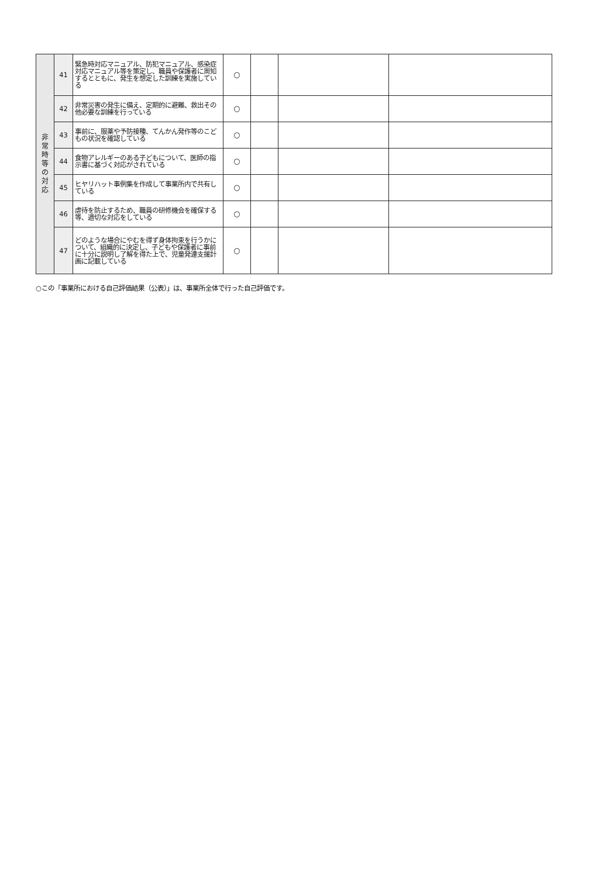| 非 常 時 等 の 対 応 | 41 | 緊急時対応マニュアル、防犯マニュアル、感染症対応マニュアル等を策定し、職員や保護者に周知するとともに、発生を想定した訓練を実施している | ○ | | | |
| | 42 | 非常災害の発生に備え、定期的に避難、救出その他必要な訓練を行っている | ○ | | | |
| | 43 | 事前に、服薬や予防接種、てんかん発作等のこどもの状況を確認している | ○ | | | |
| | 44 | 食物アレルギーのある子どもについて、医師の指示書に基づく対応がされている | ○ | | | |
| | 45 | ヒヤリハット事例集を作成して事業所内で共有している | ○ | | | |
| | 46 | 虐待を防止するため、職員の研修機会を確保する等、適切な対応をしている | ○ | | | |
| | 47 | どのような場合にやむを得ず身体拘束を行うかについて、組織的に決定し、子どもや保護者に事前に十分に説明し了解を得た上で、児童発達支援計画に記載している | ○ | | | |
○この「事業所における自己評価結果（公表）」は、事業所全体で行った自己評価です。